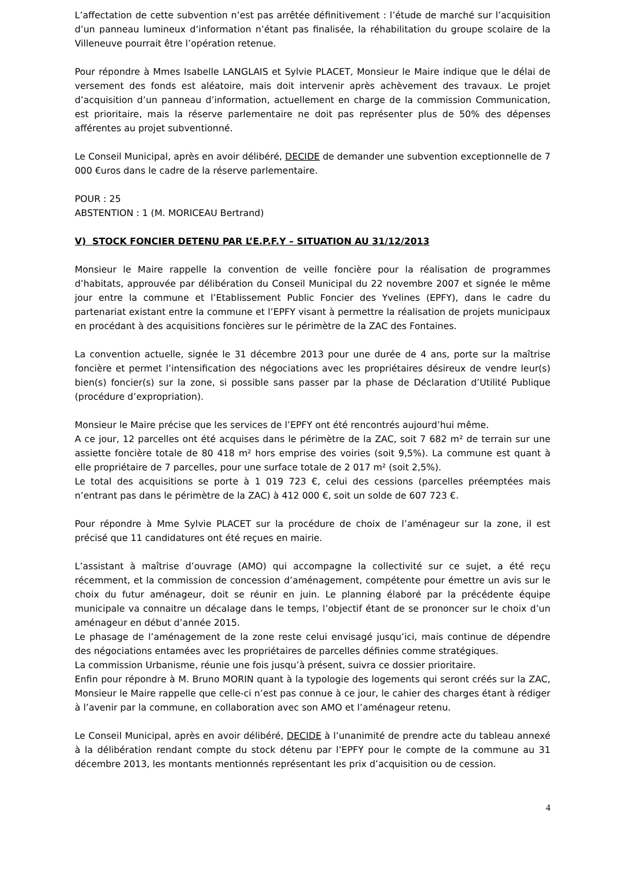L’affectation de cette subvention n’est pas arrêtée définitivement : l’étude de marché sur l’acquisition d’un panneau lumineux d’information n’étant pas finalisée, la réhabilitation du groupe scolaire de la Villeneuve pourrait être l’opération retenue.
Pour répondre à Mmes Isabelle LANGLAIS et Sylvie PLACET, Monsieur le Maire indique que le délai de versement des fonds est aléatoire, mais doit intervenir après achèvement des travaux. Le projet d’acquisition d’un panneau d’information, actuellement en charge de la commission Communication, est prioritaire, mais la réserve parlementaire ne doit pas représenter plus de 50% des dépenses afférentes au projet subventionné.
Le Conseil Municipal, après en avoir délibéré, DECIDE de demander une subvention exceptionnelle de 7 000 €uros dans le cadre de la réserve parlementaire.
POUR : 25
ABSTENTION : 1 (M. MORICEAU Bertrand)
V) STOCK FONCIER DETENU PAR L’E.P.F.Y – SITUATION AU 31/12/2013
Monsieur le Maire rappelle la convention de veille foncière pour la réalisation de programmes d’habitats, approuvée par délibération du Conseil Municipal du 22 novembre 2007 et signée le même jour entre la commune et l’Etablissement Public Foncier des Yvelines (EPFY), dans le cadre du partenariat existant entre la commune et l’EPFY visant à permettre la réalisation de projets municipaux en procédant à des acquisitions foncières sur le périmètre de la ZAC des Fontaines.
La convention actuelle, signée le 31 décembre 2013 pour une durée de 4 ans, porte sur la maîtrise foncière et permet l’intensification des négociations avec les propriétaires désireux de vendre leur(s) bien(s) foncier(s) sur la zone, si possible sans passer par la phase de Déclaration d’Utilité Publique (procédure d’expropriation).
Monsieur le Maire précise que les services de l’EPFY ont été rencontrés aujourd’hui même.
A ce jour, 12 parcelles ont été acquises dans le périmètre de la ZAC, soit 7 682 m² de terrain sur une assiette foncière totale de 80 418 m² hors emprise des voiries (soit 9,5%). La commune est quant à elle propriétaire de 7 parcelles, pour une surface totale de 2 017 m² (soit 2,5%).
Le total des acquisitions se porte à 1 019 723 €, celui des cessions (parcelles préemptées mais n’entrant pas dans le périmètre de la ZAC) à 412 000 €, soit un solde de 607 723 €.
Pour répondre à Mme Sylvie PLACET sur la procédure de choix de l’aménageur sur la zone, il est précisé que 11 candidatures ont été reçues en mairie.
L’assistant à maîtrise d’ouvrage (AMO) qui accompagne la collectivité sur ce sujet, a été reçu récemment, et la commission de concession d’aménagement, compétente pour émettre un avis sur le choix du futur aménageur, doit se réunir en juin. Le planning élaboré par la précédente équipe municipale va connaitre un décalage dans le temps, l’objectif étant de se prononcer sur le choix d’un aménageur en début d’année 2015.
Le phasage de l’aménagement de la zone reste celui envisagé jusqu’ici, mais continue de dépendre des négociations entamées avec les propriétaires de parcelles définies comme stratégiques.
La commission Urbanisme, réunie une fois jusqu’à présent, suivra ce dossier prioritaire.
Enfin pour répondre à M. Bruno MORIN quant à la typologie des logements qui seront créés sur la ZAC, Monsieur le Maire rappelle que celle-ci n’est pas connue à ce jour, le cahier des charges étant à rédiger à l’avenir par la commune, en collaboration avec son AMO et l’aménageur retenu.
Le Conseil Municipal, après en avoir délibéré, DECIDE à l’unanimité de prendre acte du tableau annexé à la délibération rendant compte du stock détenu par l’EPFY pour le compte de la commune au 31 décembre 2013, les montants mentionnés représentant les prix d’acquisition ou de cession.
4